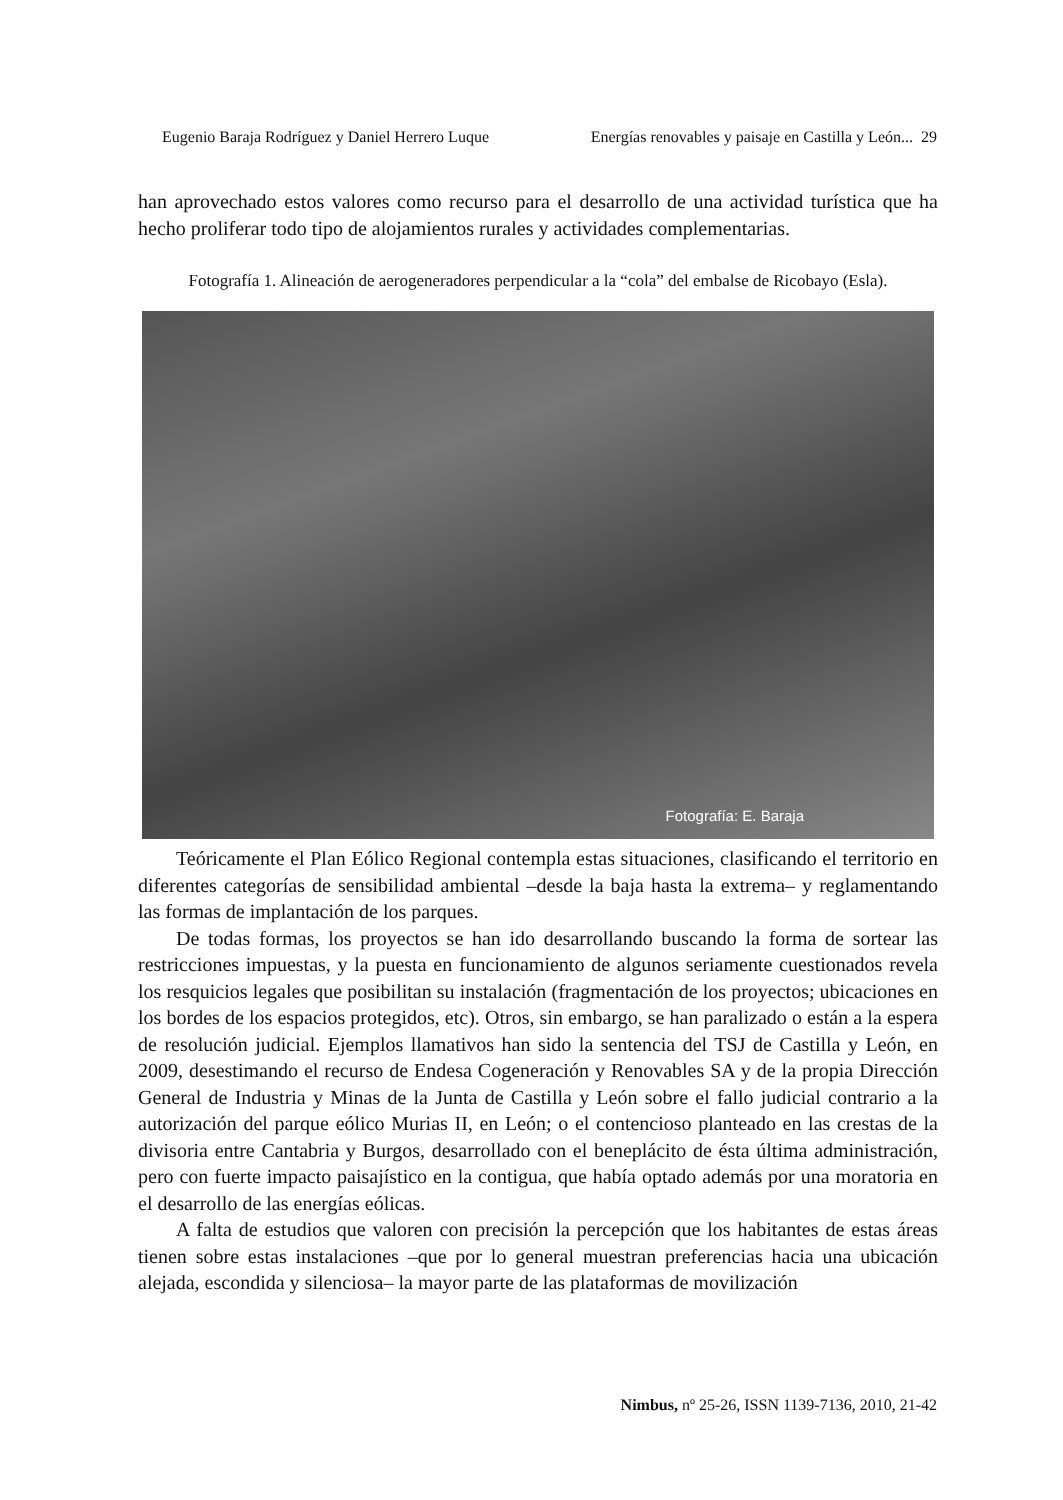Eugenio Baraja Rodríguez y Daniel Herrero Luque Energías renovables y paisaje en Castilla y León... 29
han aprovechado estos valores como recurso para el desarrollo de una actividad turística que ha hecho proliferar todo tipo de alojamientos rurales y actividades complementarias.
Fotografía 1. Alineación de aerogeneradores perpendicular a la “cola” del embalse de Ricobayo (Esla).
Fotografía: E. Baraja
Teóricamente el Plan Eólico Regional contempla estas situaciones, clasificando el territorio en diferentes categorías de sensibilidad ambiental –desde la baja hasta la extrema– y reglamentando las formas de implantación de los parques.
De todas formas, los proyectos se han ido desarrollando buscando la forma de sortear las restricciones impuestas, y la puesta en funcionamiento de algunos seriamente cuestionados revela los resquicios legales que posibilitan su instalación (fragmentación de los proyectos; ubicaciones en los bordes de los espacios protegidos, etc). Otros, sin embargo, se han paralizado o están a la espera de resolución judicial. Ejemplos llamativos han sido la sentencia del TSJ de Castilla y León, en 2009, desestimando el recurso de Endesa Cogeneración y Renovables SA y de la propia Dirección General de Industria y Minas de la Junta de Castilla y León sobre el fallo judicial contrario a la autorización del parque eólico Murias II, en León; o el contencioso planteado en las crestas de la divisoria entre Cantabria y Burgos, desarrollado con el beneplácito de ésta última administración, pero con fuerte impacto paisajístico en la contigua, que había optado además por una moratoria en el desarrollo de las energías eólicas.
A falta de estudios que valoren con precisión la percepción que los habitantes de estas áreas tienen sobre estas instalaciones –que por lo general muestran preferencias hacia una ubicación alejada, escondida y silenciosa– la mayor parte de las plataformas de movilización
Nimbus, nº 25-26, ISSN 1139-7136, 2010, 21-42